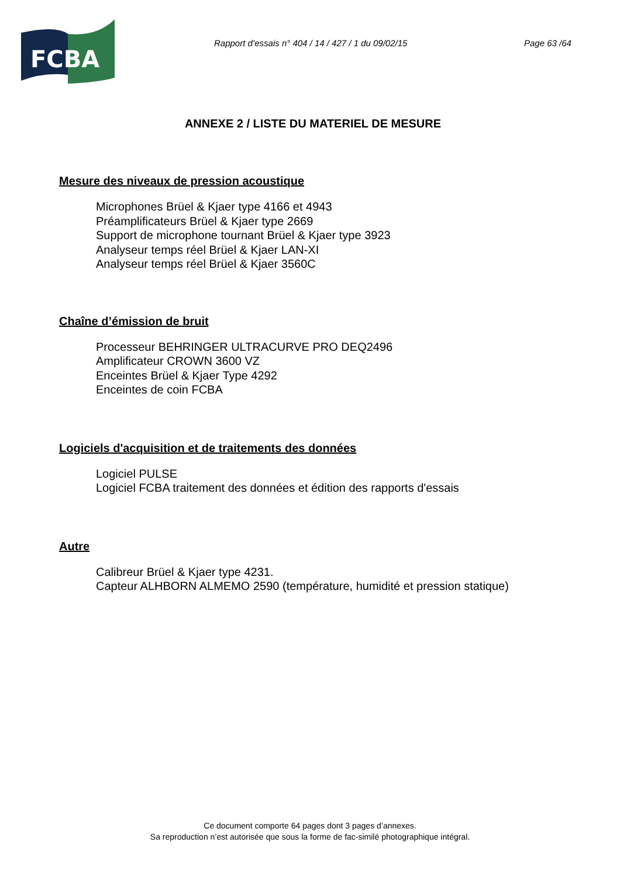FCBA
Rapport d’essais n° 404 / 14 / 427 / 1 du 09/02/15
Page 63 /64
ANNEXE 2 / LISTE DU MATERIEL DE MESURE
Mesure des niveaux de pression acoustique
Microphones Brüel & Kjaer type 4166 et 4943
Préamplificateurs Brüel & Kjaer type 2669
Support de microphone tournant Brüel & Kjaer type 3923
Analyseur temps réel Brüel & Kjaer LAN-XI
Analyseur temps réel Brüel & Kjaer 3560C
Chaîne d’émission de bruit
Processeur BEHRINGER ULTRACURVE PRO DEQ2496
Amplificateur CROWN 3600 VZ
Enceintes Brüel & Kjaer Type 4292
Enceintes de coin FCBA
Logiciels d'acquisition et de traitements des données
Logiciel PULSE
Logiciel FCBA traitement des données et édition des rapports d'essais
Autre
Calibreur Brüel & Kjaer type 4231.
Capteur ALHBORN ALMEMO 2590 (température, humidité et pression statique)
Ce document comporte 64 pages dont 3 pages d’annexes.
Sa reproduction n’est autorisée que sous la forme de fac-similé photographique intégral.